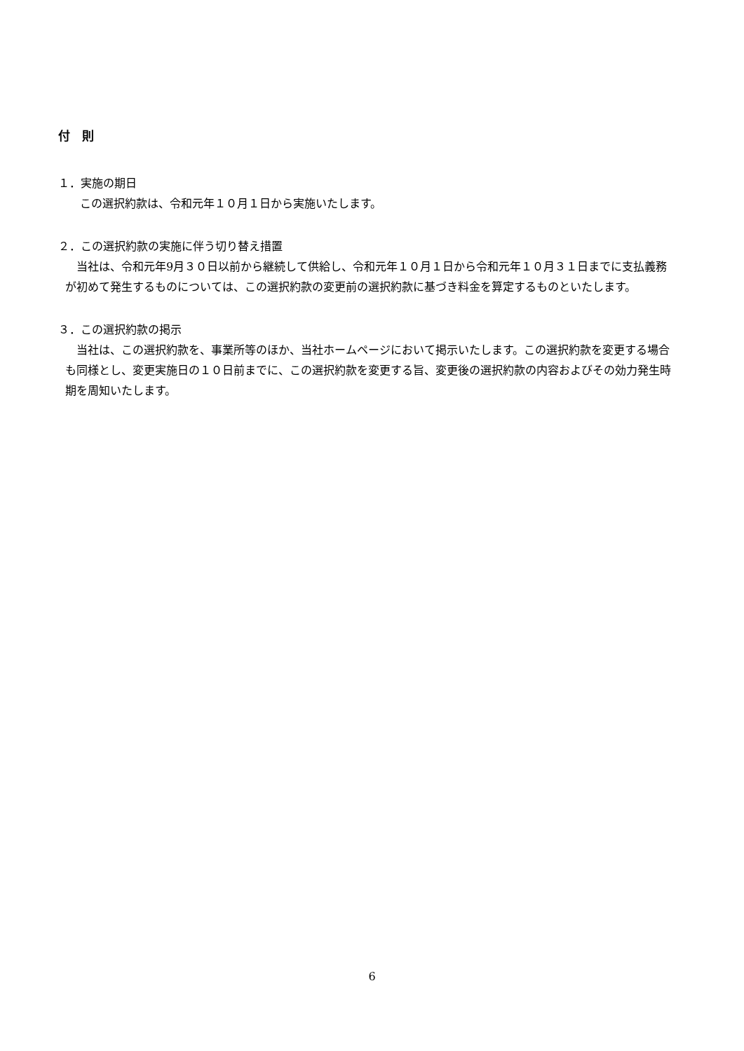付　則
１．実施の期日
この選択約款は、令和元年１０月１日から実施いたします。
２．この選択約款の実施に伴う切り替え措置
当社は、令和元年9月３０日以前から継続して供給し、令和元年１０月１日から令和元年１０月３１日までに支払義務が初めて発生するものについては、この選択約款の変更前の選択約款に基づき料金を算定するものといたします。
３．この選択約款の掲示
当社は、この選択約款を、事業所等のほか、当社ホームページにおいて掲示いたします。この選択約款を変更する場合も同様とし、変更実施日の１０日前までに、この選択約款を変更する旨、変更後の選択約款の内容およびその効力発生時期を周知いたします。
6